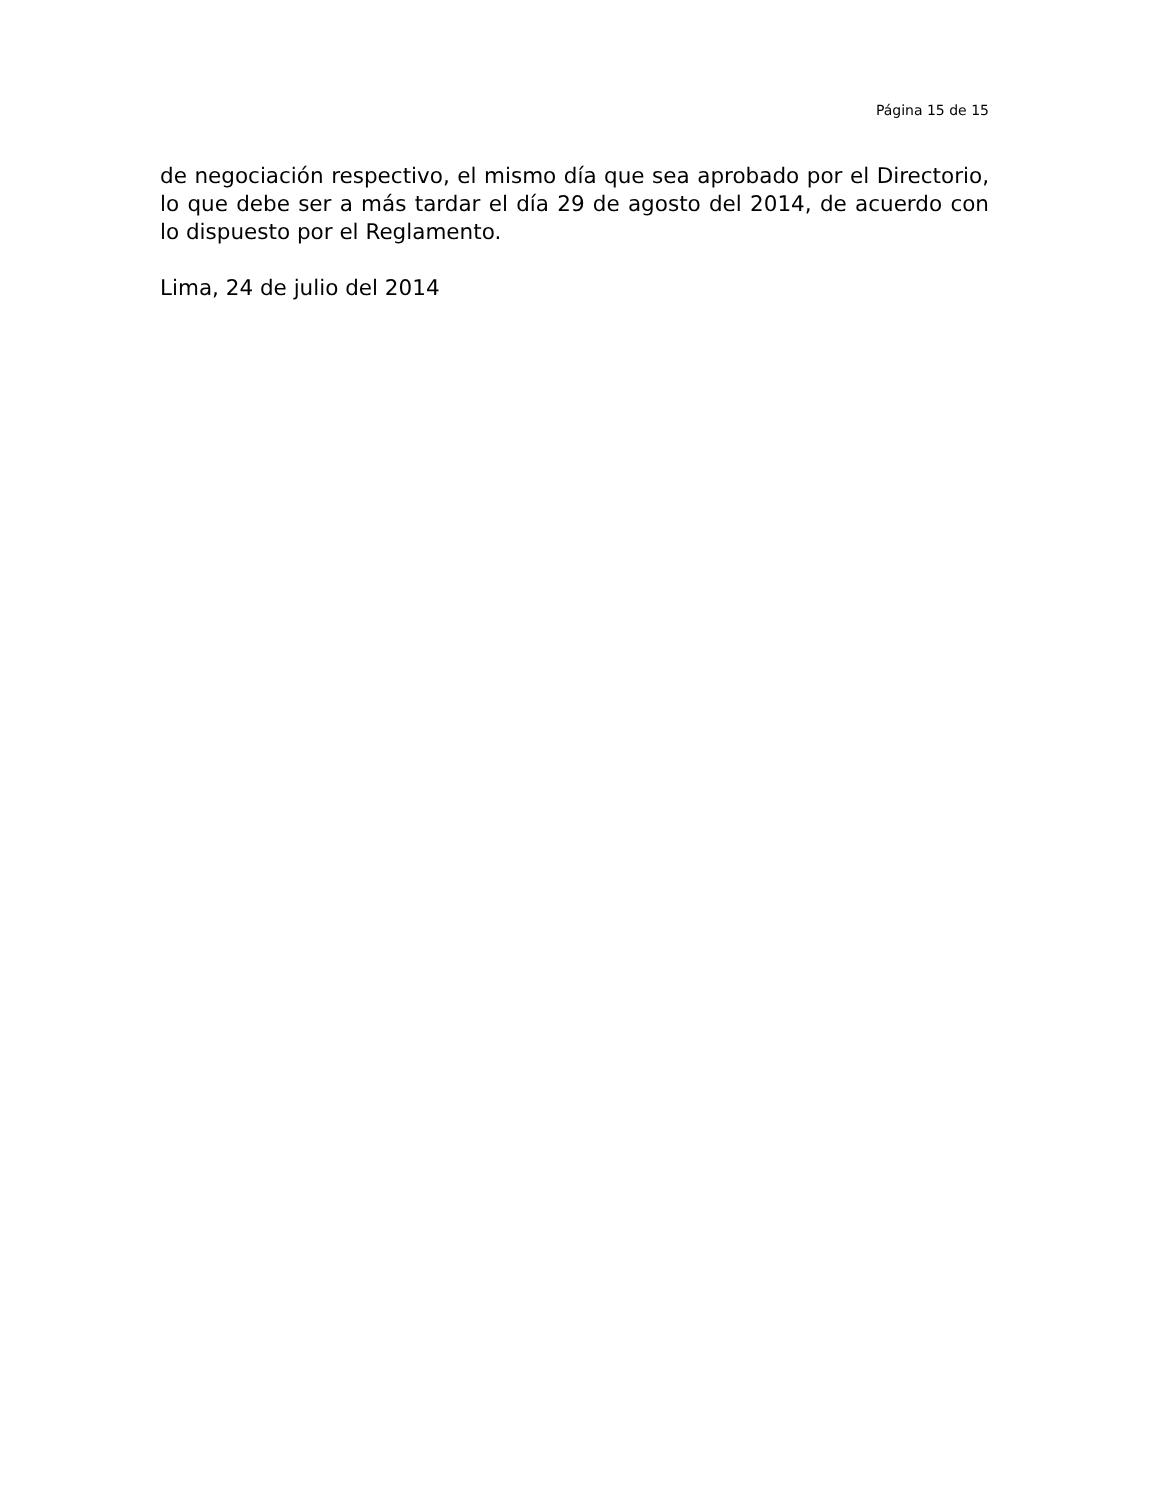Página 15 de 15
de negociación respectivo, el mismo día que sea aprobado por el Directorio, lo que debe ser a más tardar el día 29 de agosto del 2014, de acuerdo con lo dispuesto por el Reglamento.
Lima, 24 de julio del 2014